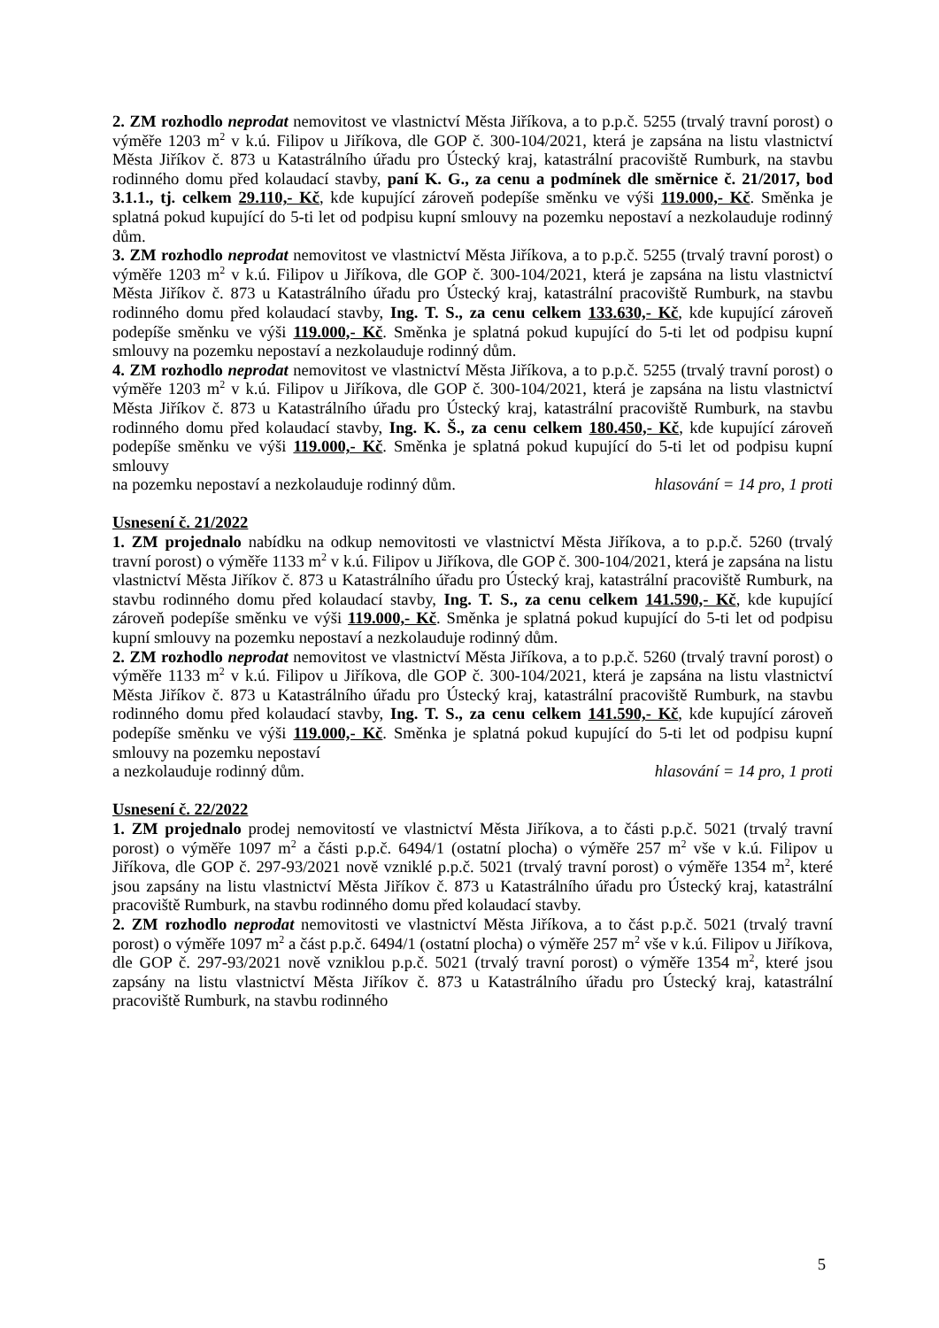2. ZM rozhodlo neprodat nemovitost ve vlastnictví Města Jiříkova, a to p.p.č. 5255 (trvalý travní porost) o výměře 1203 m<sup>2</sup> v k.ú. Filipov u Jiříkova, dle GOP č. 300-104/2021, která je zapsána na listu vlastnictví Města Jiříkov č. 873 u Katastrálního úřadu pro Ústecký kraj, katastrální pracoviště Rumburk, na stavbu rodinného domu před kolaudací stavby, paní K. G., za cenu a podmínek dle směrnice č. 21/2017, bod 3.1.1., tj. celkem 29.110,- Kč, kde kupující zároveň podepíše směnku ve výši 119.000,- Kč. Směnka je splatná pokud kupující do 5-ti let od podpisu kupní smlouvy na pozemku nepostaví a nezkolauduje rodinný dům.
3. ZM rozhodlo neprodat nemovitost ve vlastnictví Města Jiříkova, a to p.p.č. 5255 (trvalý travní porost) o výměře 1203 m<sup>2</sup> v k.ú. Filipov u Jiříkova, dle GOP č. 300-104/2021, která je zapsána na listu vlastnictví Města Jiříkov č. 873 u Katastrálního úřadu pro Ústecký kraj, katastrální pracoviště Rumburk, na stavbu rodinného domu před kolaudací stavby, Ing. T. S., za cenu celkem 133.630,- Kč, kde kupující zároveň podepíše směnku ve výši 119.000,- Kč. Směnka je splatná pokud kupující do 5-ti let od podpisu kupní smlouvy na pozemku nepostaví a nezkolauduje rodinný dům.
4. ZM rozhodlo neprodat nemovitost ve vlastnictví Města Jiříkova, a to p.p.č. 5255 (trvalý travní porost) o výměře 1203 m<sup>2</sup> v k.ú. Filipov u Jiříkova, dle GOP č. 300-104/2021, která je zapsána na listu vlastnictví Města Jiříkov č. 873 u Katastrálního úřadu pro Ústecký kraj, katastrální pracoviště Rumburk, na stavbu rodinného domu před kolaudací stavby, Ing. K. Š., za cenu celkem 180.450,- Kč, kde kupující zároveň podepíše směnku ve výši 119.000,- Kč. Směnka je splatná pokud kupující do 5-ti let od podpisu kupní smlouvy
na pozemku nepostaví a nezkolauduje rodinný dům. hlasování = 14 pro, 1 proti
Usnesení č. 21/2022
1. ZM projednalo nabídku na odkup nemovitosti ve vlastnictví Města Jiříkova, a to p.p.č. 5260 (trvalý travní porost) o výměře 1133 m<sup>2</sup> v k.ú. Filipov u Jiříkova, dle GOP č. 300-104/2021, která je zapsána na listu vlastnictví Města Jiříkov č. 873 u Katastrálního úřadu pro Ústecký kraj, katastrální pracoviště Rumburk, na stavbu rodinného domu před kolaudací stavby, Ing. T. S., za cenu celkem 141.590,- Kč, kde kupující zároveň podepíše směnku ve výši 119.000,- Kč. Směnka je splatná pokud kupující do 5-ti let od podpisu kupní smlouvy na pozemku nepostaví a nezkolauduje rodinný dům.
2. ZM rozhodlo neprodat nemovitost ve vlastnictví Města Jiříkova, a to p.p.č. 5260 (trvalý travní porost) o výměře 1133 m<sup>2</sup> v k.ú. Filipov u Jiříkova, dle GOP č. 300-104/2021, která je zapsána na listu vlastnictví Města Jiříkov č. 873 u Katastrálního úřadu pro Ústecký kraj, katastrální pracoviště Rumburk, na stavbu rodinného domu před kolaudací stavby, Ing. T. S., za cenu celkem 141.590,- Kč, kde kupující zároveň podepíše směnku ve výši 119.000,- Kč. Směnka je splatná pokud kupující do 5-ti let od podpisu kupní smlouvy na pozemku nepostaví
a nezkolauduje rodinný dům. hlasování = 14 pro, 1 proti
Usnesení č. 22/2022
1. ZM projednalo prodej nemovitostí ve vlastnictví Města Jiříkova, a to části p.p.č. 5021 (trvalý travní porost) o výměře 1097 m<sup>2</sup> a části p.p.č. 6494/1 (ostatní plocha) o výměře 257 m<sup>2</sup> vše v k.ú. Filipov u Jiříkova, dle GOP č. 297-93/2021 nově vzniklé p.p.č. 5021 (trvalý travní porost) o výměře 1354 m<sup>2</sup>, které jsou zapsány na listu vlastnictví Města Jiříkov č. 873 u Katastrálního úřadu pro Ústecký kraj, katastrální pracoviště Rumburk, na stavbu rodinného domu před kolaudací stavby.
2. ZM rozhodlo neprodat nemovitosti ve vlastnictví Města Jiříkova, a to část p.p.č. 5021 (trvalý travní porost) o výměře 1097 m<sup>2</sup> a část p.p.č. 6494/1 (ostatní plocha) o výměře 257 m<sup>2</sup> vše v k.ú. Filipov u Jiříkova, dle GOP č. 297-93/2021 nově vzniklou p.p.č. 5021 (trvalý travní porost) o výměře 1354 m<sup>2</sup>, které jsou zapsány na listu vlastnictví Města Jiříkov č. 873 u Katastrálního úřadu pro Ústecký kraj, katastrální pracoviště Rumburk, na stavbu rodinného
5